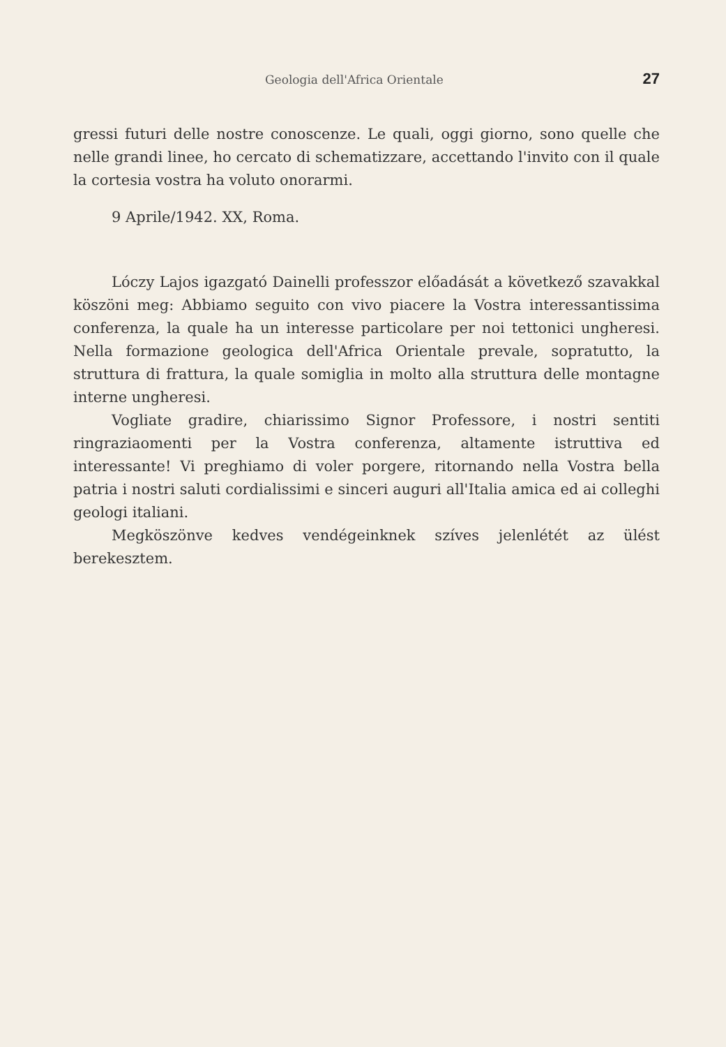Geologia dell'Africa Orientale 27
gressi futuri delle nostre conoscenze. Le quali, oggi giorno, sono quelle che nelle grandi linee, ho cercato di schematizzare, accettando l'invito con il quale la cortesia vostra ha voluto onorarmi.
9 Aprile/1942. XX, Roma.
Lóczy Lajos igazgató Dainelli professzor előadását a következő szavakkal köszöni meg: Abbiamo seguito con vivo piacere la Vostra interessantissima conferenza, la quale ha un interesse particolare per noi tettonici ungheresi. Nella formazione geologica dell'Africa Orientale prevale, sopratutto, la struttura di frattura, la quale somiglia in molto alla struttura delle montagne interne ungheresi.
Vogliate gradire, chiarissimo Signor Professore, i nostri sentiti ringraziaomenti per la Vostra conferenza, altamente istruttiva ed interessante! Vi preghiamo di voler porgere, ritornando nella Vostra bella patria i nostri saluti cordialissimi e sinceri auguri all'Italia amica ed ai colleghi geologi italiani.
Megköszönve kedves vendégeinknek szíves jelenlétét az ülést berekesztem.